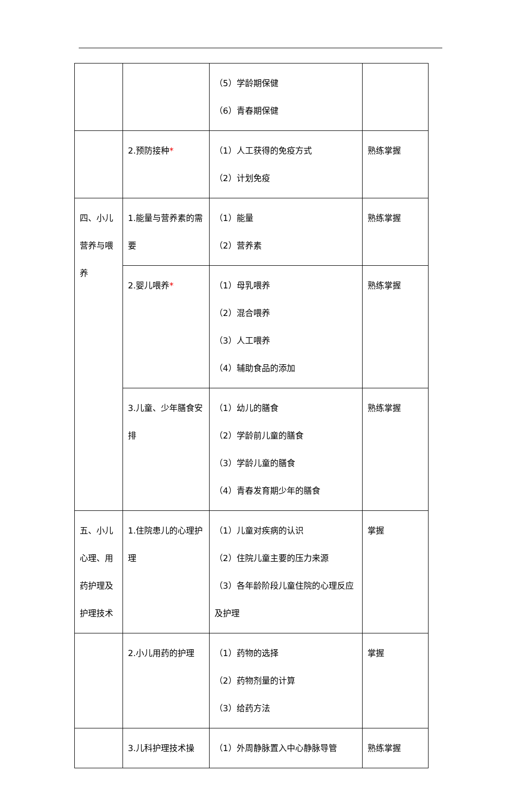| | | （5）学龄期保健 （6）青春期保健 | |
| | 2.预防接种 * | （1）人工获得的免疫方式 （2）计划免疫 | 熟练掌握 |
| 四、小儿营养与喂养 | 1.能量与营养素的需要 | （1）能量 （2）营养素 | 熟练掌握 |
| | 2.婴儿喂养 * | （1）母乳喂养 （2）混合喂养 （3）人工喂养 （4）辅助食品的添加 | 熟练掌握 |
| | 3.儿童、少年膳食安排 | （1）幼儿的膳食 （2）学龄前儿童的膳食 （3）学龄儿童的膳食 （4）青春发育期少年的膳食 | 熟练掌握 |
| 五、小儿心理、用药护理及护理技术 | 1.住院患儿的心理护理 | （1）儿童对疾病的认识 （2）住院儿童主要的压力来源 （3）各年龄阶段儿童住院的心理反应及护理 | 掌握 |
| | 2.小儿用药的护理 | （1）药物的选择 （2）药物剂量的计算 （3）给药方法 | 掌握 |
| | 3.儿科护理技术操 | （1）外周静脉置入中心静脉导管 | 熟练掌握 |